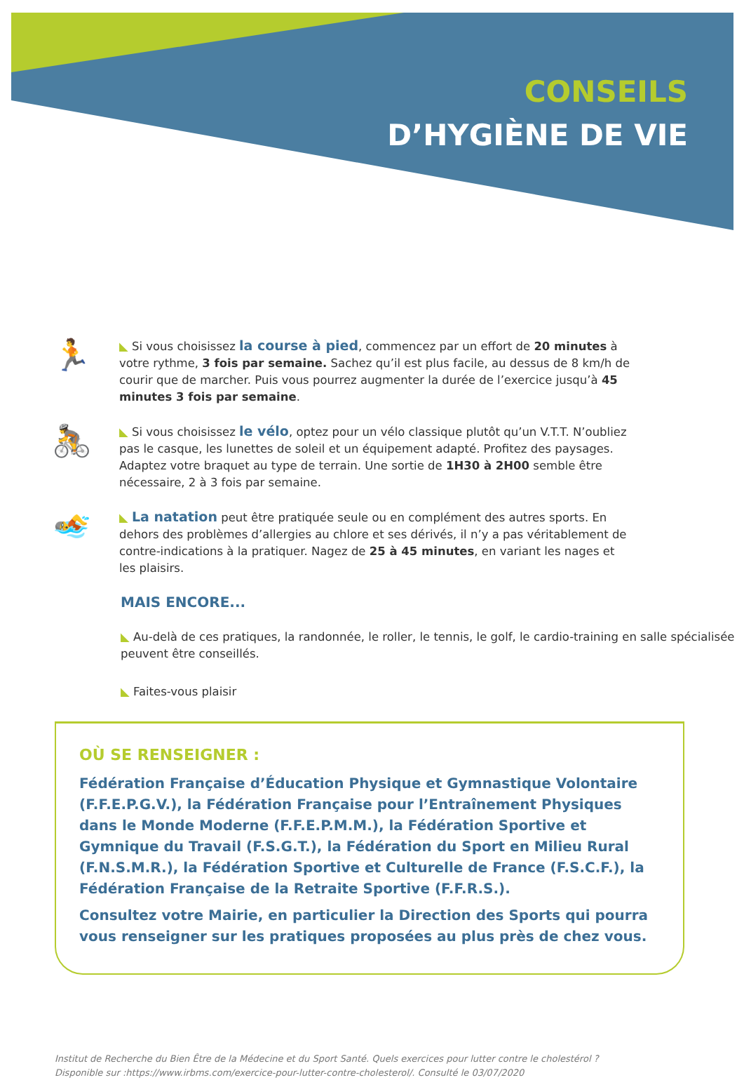CONSEILS
D’HYGIÈNE DE VIE
🏃
◣ Si vous choisissez la course à pied, commencez par un effort de 20 minutes à votre rythme, 3 fois par semaine. Sachez qu’il est plus facile, au dessus de 8 km/h de courir que de marcher. Puis vous pourrez augmenter la durée de l’exercice jusqu’à 45 minutes 3 fois par semaine.
🚴
◣ Si vous choisissez le vélo, optez pour un vélo classique plutôt qu’un V.T.T. N’oubliez pas le casque, les lunettes de soleil et un équipement adapté. Profitez des paysages. Adaptez votre braquet au type de terrain. Une sortie de 1H30 à 2H00 semble être nécessaire, 2 à 3 fois par semaine.
🏊
◣ La natation peut être pratiquée seule ou en complément des autres sports. En dehors des problèmes d’allergies au chlore et ses dérivés, il n’y a pas véritablement de contre-indications à la pratiquer. Nagez de 25 à 45 minutes, en variant les nages et les plaisirs.
MAIS ENCORE...
◣ Au-delà de ces pratiques, la randonnée, le roller, le tennis, le golf, le cardio-training en salle spécialisée peuvent être conseillés.
◣ Faites-vous plaisir
OÙ SE RENSEIGNER :
Fédération Française d’Éducation Physique et Gymnastique Volontaire (F.F.E.P.G.V.), la Fédération Française pour l’Entraînement Physiques dans le Monde Moderne (F.F.E.P.M.M.), la Fédération Sportive et Gymnique du Travail (F.S.G.T.), la Fédération du Sport en Milieu Rural (F.N.S.M.R.), la Fédération Sportive et Culturelle de France (F.S.C.F.), la Fédération Française de la Retraite Sportive (F.F.R.S.).
Consultez votre Mairie, en particulier la Direction des Sports qui pourra vous renseigner sur les pratiques proposées au plus près de chez vous.
Institut de Recherche du Bien Être de la Médecine et du Sport Santé. Quels exercices pour lutter contre le cholestérol ?
Disponible sur :https://www.irbms.com/exercice-pour-lutter-contre-cholesterol/. Consulté le 03/07/2020